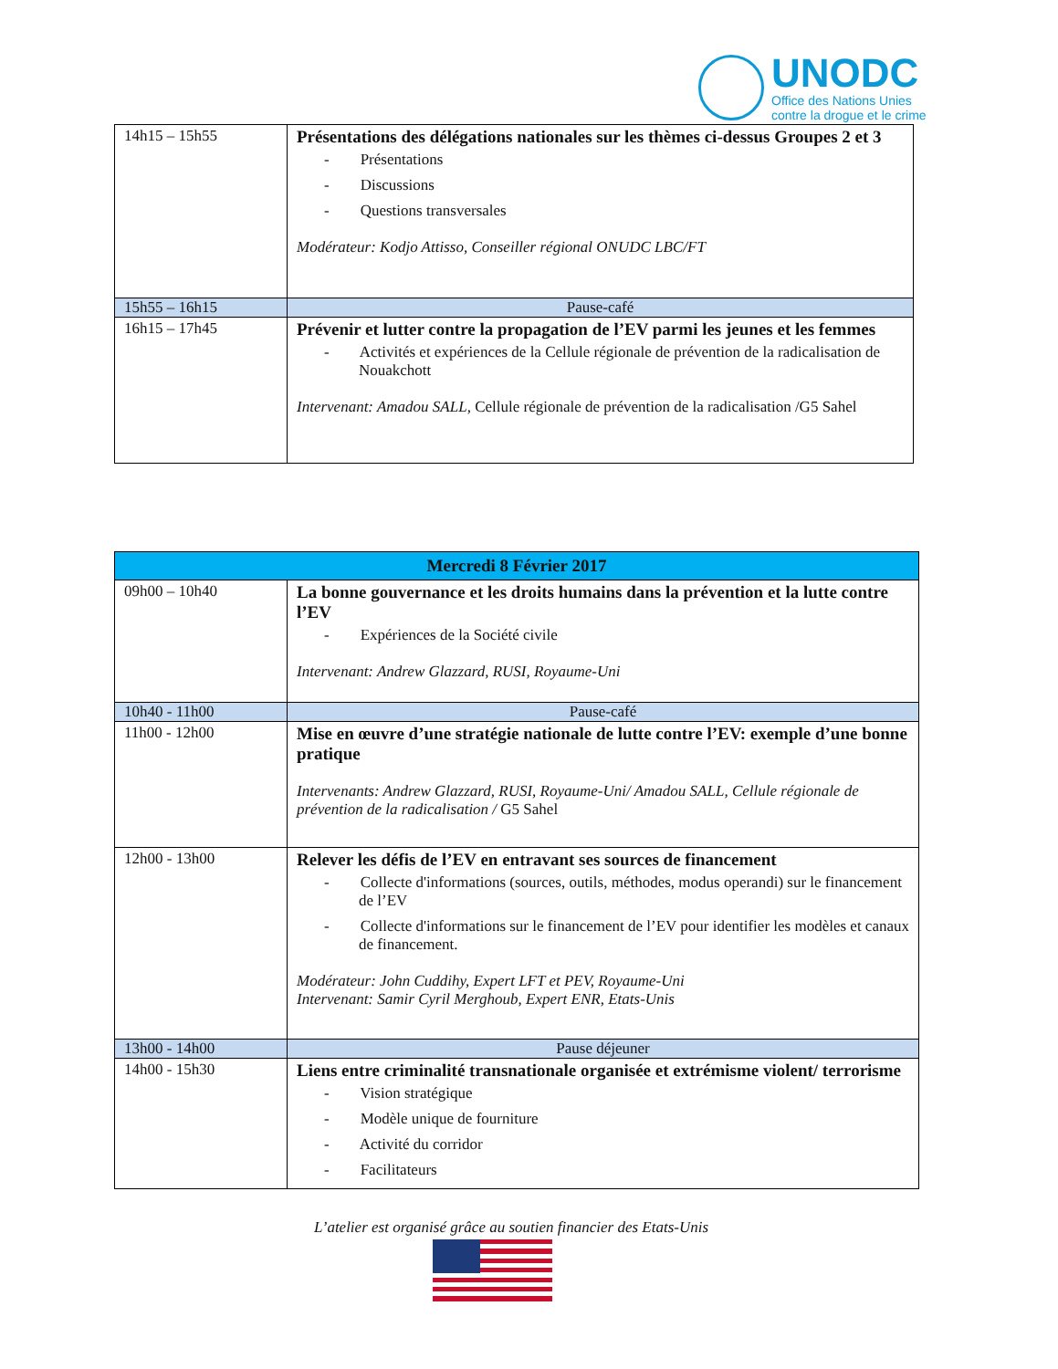UNODC
Office des Nations Unies
contre la drogue et le crime
| 14h15 – 15h55 | Présentations des délégations nationales sur les thèmes ci-dessus Groupes 2 et 3 - Présentations - Discussions - Questions transversales Modérateur: Kodjo Attisso, Conseiller régional ONUDC LBC/FT |
| 15h55 – 16h15 | Pause-café |
| 16h15 – 17h45 | Prévenir et lutter contre la propagation de l’EV parmi les jeunes et les femmes - Activités et expériences de la Cellule régionale de prévention de la radicalisation de Nouakchott Intervenant: Amadou SALL, Cellule régionale de prévention de la radicalisation /G5 Sahel |
| Mercredi 8 Février 2017 | |
| 09h00 – 10h40 | La bonne gouvernance et les droits humains dans la prévention et la lutte contre l’EV - Expériences de la Société civile Intervenant: Andrew Glazzard, RUSI, Royaume-Uni |
| 10h40 - 11h00 | Pause-café |
| 11h00 - 12h00 | Mise en œuvre d’une stratégie nationale de lutte contre l’EV: exemple d’une bonne pratique Intervenants: Andrew Glazzard, RUSI, Royaume-Uni/ Amadou SALL, Cellule régionale de prévention de la radicalisation / G5 Sahel |
| 12h00 - 13h00 | Relever les défis de l’EV en entravant ses sources de financement - Collecte d'informations (sources, outils, méthodes, modus operandi) sur le financement de l’EV - Collecte d'informations sur le financement de l’EV pour identifier les modèles et canaux de financement. Modérateur: John Cuddihy, Expert LFT et PEV, Royaume-Uni Intervenant: Samir Cyril Merghoub, Expert ENR, Etats-Unis |
| 13h00 - 14h00 | Pause déjeuner |
| 14h00 - 15h30 | Liens entre criminalité transnationale organisée et extrémisme violent/ terrorisme - Vision stratégique - Modèle unique de fourniture - Activité du corridor - Facilitateurs |
L’atelier est organisé grâce au soutien financier des Etats-Unis